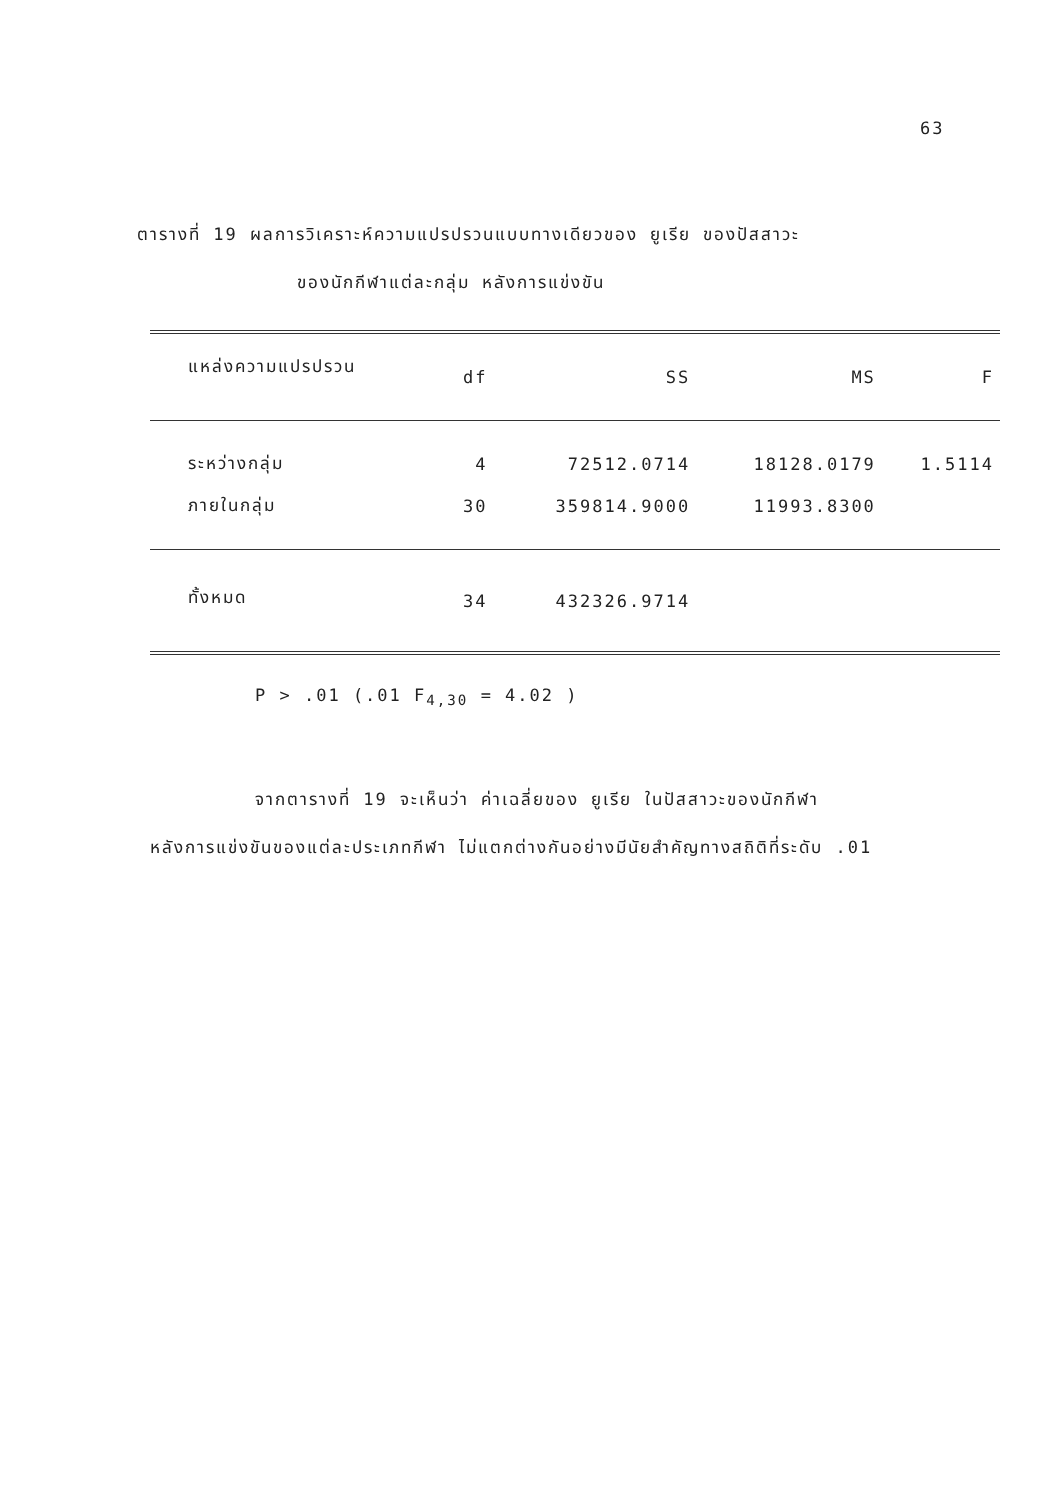63
ตารางที่ 19 ผลการวิเคราะห์ความแปรปรวนแบบทางเดียวของ ยูเรีย ของปัสสาวะ
ของนักกีฬาแต่ละกลุ่ม หลังการแข่งขัน
| แหล่งความแปรปรวน | df | SS | MS | F |
| --- | --- | --- | --- | --- |
| ระหว่างกลุ่ม | 4 | 72512.0714 | 18128.0179 | 1.5114 |
| ภายในกลุ่ม | 30 | 359814.9000 | 11993.8300 | |
| ทั้งหมด | 34 | 432326.9714 | | |
P > .01 (.01 F<sub>4,30</sub> = 4.02 )
จากตารางที่ 19 จะเห็นว่า ค่าเฉลี่ยของ ยูเรีย ในปัสสาวะของนักกีฬา
หลังการแข่งขันของแต่ละประเภทกีฬา ไม่แตกต่างกันอย่างมีนัยสำคัญทางสถิติที่ระดับ .01